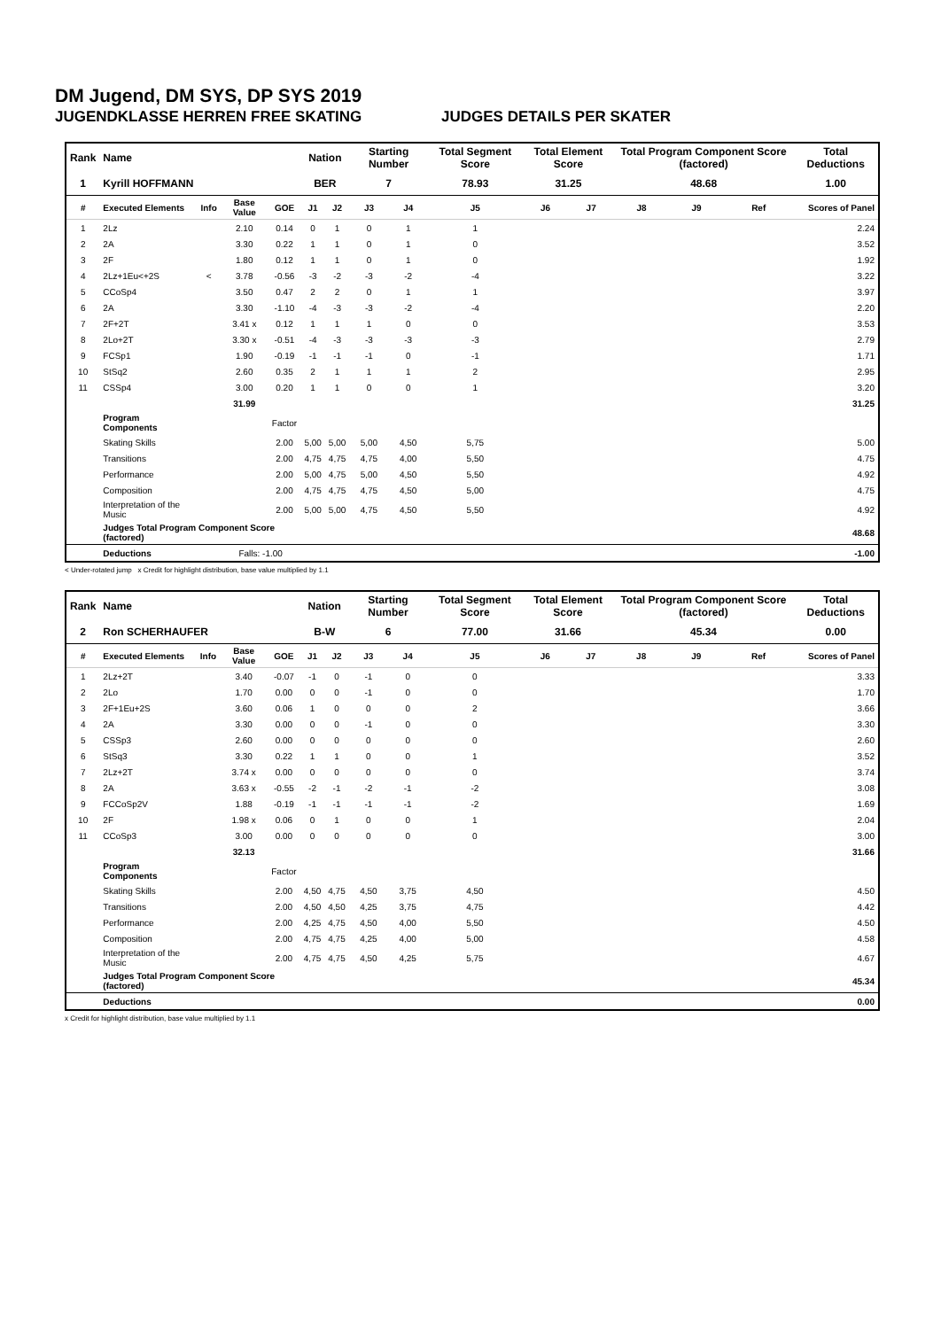DM Jugend, DM SYS, DP SYS 2019
JUGENDKLASSE HERREN FREE SKATING JUDGES DETAILS PER SKATER
| Rank | Name | | | | Nation | | Starting Number | | Total Segment Score | Total Element Score | | Total Program Component Score (factored) | | | Total Deductions |
| --- | --- | --- | --- | --- | --- | --- | --- | --- | --- | --- | --- | --- | --- | --- | --- |
| 1 | Kyrill HOFFMANN | | | | BER | | 7 | | 78.93 | 31.25 | | 48.68 | | | 1.00 |
| # | Executed Elements | Info | Base Value | GOE | J1 | J2 | J3 | J4 | J5 | J6 | J7 | J8 | J9 | Ref | Scores of Panel |
| 1 | 2Lz | | 2.10 | 0.14 | 0 | 1 | 0 | 1 | 1 | | | | | | 2.24 |
| 2 | 2A | | 3.30 | 0.22 | 1 | 1 | 0 | 1 | 0 | | | | | | 3.52 |
| 3 | 2F | | 1.80 | 0.12 | 1 | 1 | 0 | 1 | 0 | | | | | | 1.92 |
| 4 | 2Lz+1Eu<+2S | < | 3.78 | -0.56 | -3 | -2 | -3 | -2 | -4 | | | | | | 3.22 |
| 5 | CCoSp4 | | 3.50 | 0.47 | 2 | 2 | 0 | 1 | 1 | | | | | | 3.97 |
| 6 | 2A | | 3.30 | -1.10 | -4 | -3 | -3 | -2 | -4 | | | | | | 2.20 |
| 7 | 2F+2T | | 3.41 x | 0.12 | 1 | 1 | 1 | 0 | 0 | | | | | | 3.53 |
| 8 | 2Lo+2T | | 3.30 x | -0.51 | -4 | -3 | -3 | -3 | -3 | | | | | | 2.79 |
| 9 | FCSp1 | | 1.90 | -0.19 | -1 | -1 | -1 | 0 | -1 | | | | | | 1.71 |
| 10 | StSq2 | | 2.60 | 0.35 | 2 | 1 | 1 | 1 | 2 | | | | | | 2.95 |
| 11 | CSSp4 | | 3.00 | 0.20 | 1 | 1 | 0 | 0 | 1 | | | | | | 3.20 |
| | | | 31.99 | | | | | | | | | | | | 31.25 |
| | Program Components | | | Factor | | | | | | | | | | | |
| | Skating Skills | | | 2.00 | 5,00 | 5,00 | 5,00 | 4,50 | 5,75 | | | | | | 5.00 |
| | Transitions | | | 2.00 | 4,75 | 4,75 | 4,75 | 4,00 | 5,50 | | | | | | 4.75 |
| | Performance | | | 2.00 | 5,00 | 4,75 | 5,00 | 4,50 | 5,50 | | | | | | 4.92 |
| | Composition | | | 2.00 | 4,75 | 4,75 | 4,75 | 4,50 | 5,00 | | | | | | 4.75 |
| | Interpretation of the Music | | | 2.00 | 5,00 | 5,00 | 4,75 | 4,50 | 5,50 | | | | | | 4.92 |
| | Judges Total Program Component Score (factored) | | | | | | | | | | | | | | 48.68 |
| | Deductions | | Falls: -1.00 | | | | | | | | | | | | -1.00 |
< Under-rotated jump x Credit for highlight distribution, base value multiplied by 1.1
| Rank | Name | | | | Nation | | Starting Number | | Total Segment Score | Total Element Score | | Total Program Component Score (factored) | | | Total Deductions |
| --- | --- | --- | --- | --- | --- | --- | --- | --- | --- | --- | --- | --- | --- | --- | --- |
| 2 | Ron SCHERHAUFER | | | | B-W | | 6 | | 77.00 | 31.66 | | 45.34 | | | 0.00 |
| # | Executed Elements | Info | Base Value | GOE | J1 | J2 | J3 | J4 | J5 | J6 | J7 | J8 | J9 | Ref | Scores of Panel |
| 1 | 2Lz+2T | | 3.40 | -0.07 | -1 | 0 | -1 | 0 | 0 | | | | | | 3.33 |
| 2 | 2Lo | | 1.70 | 0.00 | 0 | 0 | -1 | 0 | 0 | | | | | | 1.70 |
| 3 | 2F+1Eu+2S | | 3.60 | 0.06 | 1 | 0 | 0 | 0 | 2 | | | | | | 3.66 |
| 4 | 2A | | 3.30 | 0.00 | 0 | 0 | -1 | 0 | 0 | | | | | | 3.30 |
| 5 | CSSp3 | | 2.60 | 0.00 | 0 | 0 | 0 | 0 | 0 | | | | | | 2.60 |
| 6 | StSq3 | | 3.30 | 0.22 | 1 | 1 | 0 | 0 | 1 | | | | | | 3.52 |
| 7 | 2Lz+2T | | 3.74 x | 0.00 | 0 | 0 | 0 | 0 | 0 | | | | | | 3.74 |
| 8 | 2A | | 3.63 x | -0.55 | -2 | -1 | -2 | -1 | -2 | | | | | | 3.08 |
| 9 | FCCoSp2V | | 1.88 | -0.19 | -1 | -1 | -1 | -1 | -2 | | | | | | 1.69 |
| 10 | 2F | | 1.98 x | 0.06 | 0 | 1 | 0 | 0 | 1 | | | | | | 2.04 |
| 11 | CCoSp3 | | 3.00 | 0.00 | 0 | 0 | 0 | 0 | 0 | | | | | | 3.00 |
| | | | 32.13 | | | | | | | | | | | | 31.66 |
| | Program Components | | | Factor | | | | | | | | | | | |
| | Skating Skills | | | 2.00 | 4,50 | 4,75 | 4,50 | 3,75 | 4,50 | | | | | | 4.50 |
| | Transitions | | | 2.00 | 4,50 | 4,50 | 4,25 | 3,75 | 4,75 | | | | | | 4.42 |
| | Performance | | | 2.00 | 4,25 | 4,75 | 4,50 | 4,00 | 5,50 | | | | | | 4.50 |
| | Composition | | | 2.00 | 4,75 | 4,75 | 4,25 | 4,00 | 5,00 | | | | | | 4.58 |
| | Interpretation of the Music | | | 2.00 | 4,75 | 4,75 | 4,50 | 4,25 | 5,75 | | | | | | 4.67 |
| | Judges Total Program Component Score (factored) | | | | | | | | | | | | | | 45.34 |
| | Deductions | | | | | | | | | | | | | | 0.00 |
x Credit for highlight distribution, base value multiplied by 1.1